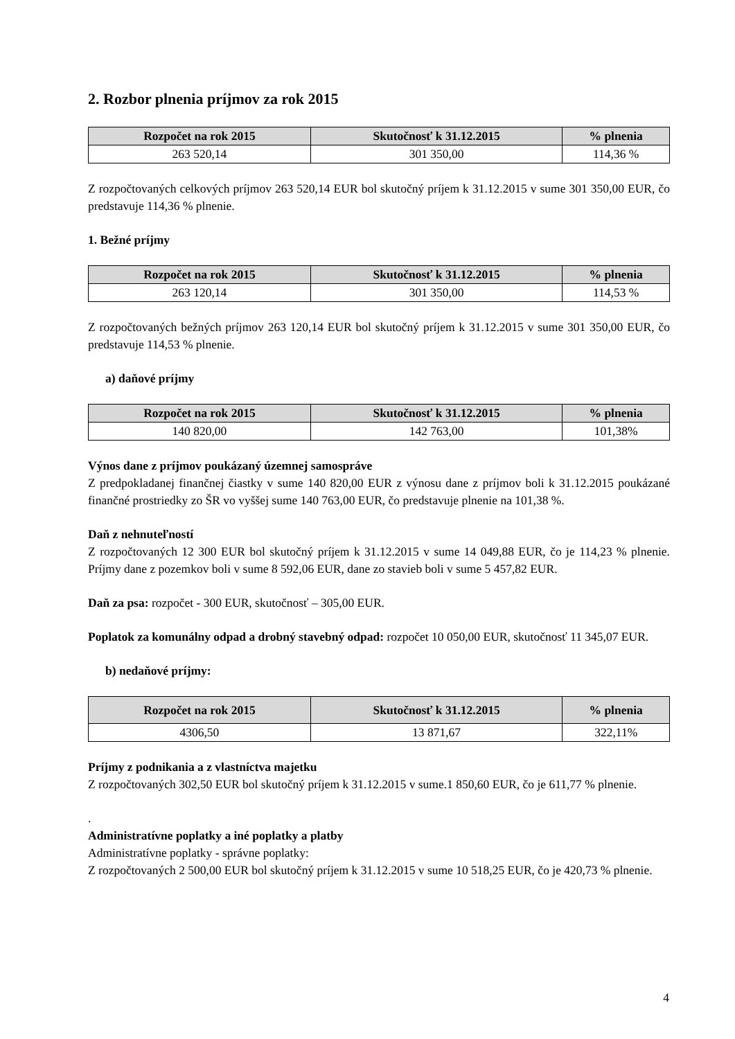2. Rozbor plnenia príjmov za rok 2015
| Rozpočet na rok 2015 | Skutočnosť k 31.12.2015 | % plnenia |
| --- | --- | --- |
| 263 520,14 | 301 350,00 | 114,36 % |
Z rozpočtovaných celkových príjmov 263 520,14 EUR bol skutočný príjem k 31.12.2015 v sume 301 350,00 EUR, čo predstavuje 114,36 % plnenie.
1. Bežné príjmy
| Rozpočet na rok 2015 | Skutočnosť k 31.12.2015 | % plnenia |
| --- | --- | --- |
| 263 120,14 | 301 350,00 | 114,53 % |
Z rozpočtovaných bežných príjmov 263 120,14 EUR bol skutočný príjem k 31.12.2015 v sume 301 350,00 EUR, čo predstavuje 114,53 % plnenie.
a) daňové príjmy
| Rozpočet na rok 2015 | Skutočnosť k 31.12.2015 | % plnenia |
| --- | --- | --- |
| 140 820,00 | 142 763,00 | 101,38% |
Výnos dane z príjmov poukázaný územnej samospráve
Z predpokladanej finančnej čiastky v sume 140 820,00 EUR z výnosu dane z príjmov boli k 31.12.2015 poukázané finančné prostriedky zo ŠR vo vyššej sume 140 763,00 EUR, čo predstavuje plnenie na 101,38 %.
Daň z nehnuteľností
Z rozpočtovaných 12 300 EUR bol skutočný príjem k 31.12.2015 v sume 14 049,88 EUR, čo je 114,23 % plnenie. Príjmy dane z pozemkov boli v sume 8 592,06 EUR, dane zo stavieb boli v sume 5 457,82 EUR.
Daň za psa: rozpočet - 300 EUR, skutočnosť – 305,00 EUR.
Poplatok za komunálny odpad a drobný stavebný odpad: rozpočet 10 050,00 EUR, skutočnosť 11 345,07 EUR.
b) nedaňové príjmy:
| Rozpočet na rok 2015 | Skutočnosť k 31.12.2015 | % plnenia |
| --- | --- | --- |
| 4306,50 | 13 871,67 | 322,11% |
Príjmy z podnikania a z vlastníctva majetku
Z rozpočtovaných 302,50 EUR bol skutočný príjem k 31.12.2015 v sume.1 850,60 EUR, čo je 611,77 % plnenie.
.
Administratívne poplatky a iné poplatky a platby
Administratívne poplatky - správne poplatky:
Z rozpočtovaných 2 500,00 EUR bol skutočný príjem k 31.12.2015 v sume 10 518,25 EUR, čo je 420,73 % plnenie.
4